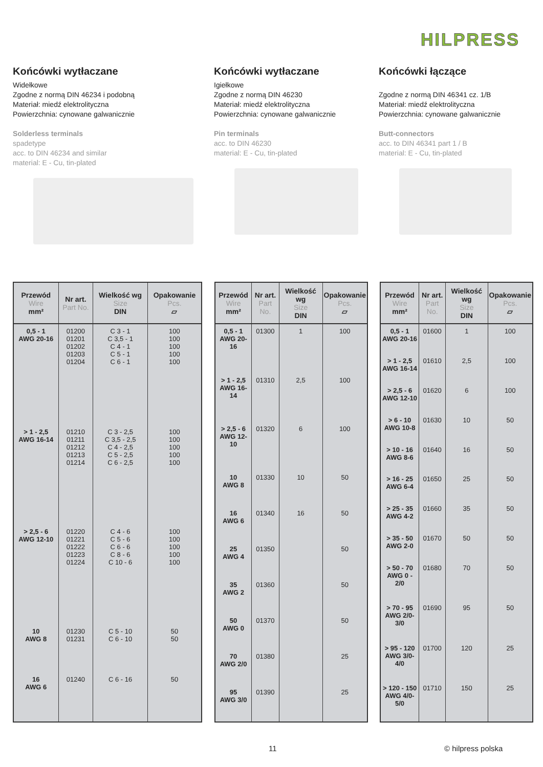HILPRESS
Końcówki wytłaczane
Widełkowe
Zgodne z normą DIN 46234 i podobną
Materiał: miedź elektrolityczna
Powierzchnia: cynowane galwanicznie
Solderless terminals
spadetype
acc. to DIN 46234 and similar
material: E - Cu, tin-plated
Końcówki wytłaczane
Igiełkowe
Zgodne z normą DIN 46230
Materiał: miedź elektrolityczna
Powierzchnia: cynowane galwanicznie
Pin terminals
acc. to DIN 46230
material: E - Cu, tin-plated
Końcówki łączące
Zgodne z normą DIN 46341 cz. 1/B
Materiał: miedź elektrolityczna
Powierzchnia: cynowane galwanicznie
Butt-connectors
acc. to DIN 46341 part 1 / B
material: E - Cu, tin-plated
| Przewód Wire mm² | Nr art. Part No. | Wielkość wg Size DIN | Opakowanie Pcs. ▱ |
| --- | --- | --- | --- |
| 0,5 - 1 AWG 20-16 | 01200 01201 01202 01203 01204 | C 3 - 1 C 3,5 - 1 C 4 - 1 C 5 - 1 C 6 - 1 | 100 100 100 100 100 |
| > 1 - 2,5 AWG 16-14 | 01210 01211 01212 01213 01214 | C 3 - 2,5 C 3,5 - 2,5 C 4 - 2,5 C 5 - 2,5 C 6 - 2,5 | 100 100 100 100 100 |
| > 2,5 - 6 AWG 12-10 | 01220 01221 01222 01223 01224 | C 4 - 6 C 5 - 6 C 6 - 6 C 8 - 6 C 10 - 6 | 100 100 100 100 100 |
| 10 AWG 8 | 01230 01231 | C 5 - 10 C 6 - 10 | 50 50 |
| 16 AWG 6 | 01240 | C 6 - 16 | 50 |
| Przewód Wire mm² | Nr art. Part No. | Wielkość wg Size DIN | Opakowanie Pcs. ▱ |
| --- | --- | --- | --- |
| 0,5 - 1 AWG 20-16 | 01300 | 1 | 100 |
| > 1 - 2,5 AWG 16-14 | 01310 | 2,5 | 100 |
| > 2,5 - 6 AWG 12-10 | 01320 | 6 | 100 |
| 10 AWG 8 | 01330 | 10 | 50 |
| 16 AWG 6 | 01340 | 16 | 50 |
| 25 AWG 4 | 01350 | | 50 |
| 35 AWG 2 | 01360 | | 50 |
| 50 AWG 0 | 01370 | | 50 |
| 70 AWG 2/0 | 01380 | | 25 |
| 95 AWG 3/0 | 01390 | | 25 |
| Przewód Wire mm² | Nr art. Part No. | Wielkość wg Size DIN | Opakowanie Pcs. ▱ |
| --- | --- | --- | --- |
| 0,5 - 1 AWG 20-16 | 01600 | 1 | 100 |
| > 1 - 2,5 AWG 16-14 | 01610 | 2,5 | 100 |
| > 2,5 - 6 AWG 12-10 | 01620 | 6 | 100 |
| > 6 - 10 AWG 10-8 | 01630 | 10 | 50 |
| > 10 - 16 AWG 8-6 | 01640 | 16 | 50 |
| > 16 - 25 AWG 6-4 | 01650 | 25 | 50 |
| > 25 - 35 AWG 4-2 | 01660 | 35 | 50 |
| > 35 - 50 AWG 2-0 | 01670 | 50 | 50 |
| > 50 - 70 AWG 0 - 2/0 | 01680 | 70 | 50 |
| > 70 - 95 AWG 2/0-3/0 | 01690 | 95 | 50 |
| > 95 - 120 AWG 3/0-4/0 | 01700 | 120 | 25 |
| > 120 - 150 AWG 4/0-5/0 | 01710 | 150 | 25 |
11 © hilpress polska